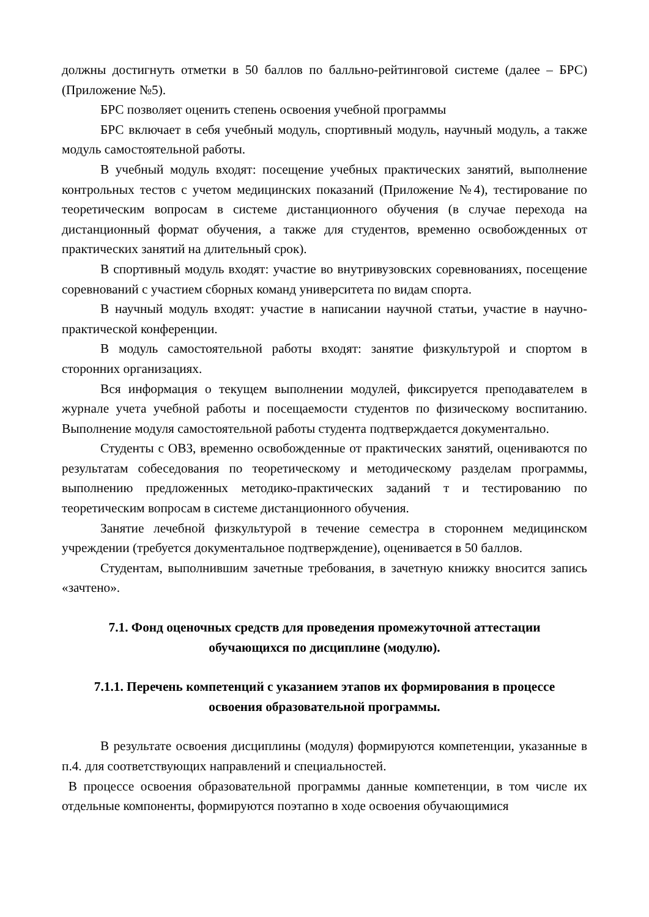должны достигнуть отметки в 50 баллов по балльно-рейтинговой системе (далее – БРС) (Приложение №5).
БРС позволяет оценить степень освоения учебной программы
БРС включает в себя учебный модуль, спортивный модуль, научный модуль, а также модуль самостоятельной работы.
В учебный модуль входят: посещение учебных практических занятий, выполнение контрольных тестов с учетом медицинских показаний (Приложение №4), тестирование по теоретическим вопросам в системе дистанционного обучения (в случае перехода на дистанционный формат обучения, а также для студентов, временно освобожденных от практических занятий на длительный срок).
В спортивный модуль входят: участие во внутривузовских соревнованиях, посещение соревнований с участием сборных команд университета по видам спорта.
В научный модуль входят: участие в написании научной статьи, участие в научно-практической конференции.
В модуль самостоятельной работы входят: занятие физкультурой и спортом в сторонних организациях.
Вся информация о текущем выполнении модулей, фиксируется преподавателем в журнале учета учебной работы и посещаемости студентов по физическому воспитанию. Выполнение модуля самостоятельной работы студента подтверждается документально.
Студенты с ОВЗ, временно освобожденные от практических занятий, оцениваются по результатам собеседования по теоретическому и методическому разделам программы, выполнению предложенных методико-практических заданий т и тестированию по теоретическим вопросам в системе дистанционного обучения.
Занятие лечебной физкультурой в течение семестра в стороннем медицинском учреждении (требуется документальное подтверждение), оценивается в 50 баллов.
Студентам, выполнившим зачетные требования, в зачетную книжку вносится запись «зачтено».
7.1. Фонд оценочных средств для проведения промежуточной аттестации обучающихся по дисциплине (модулю).
7.1.1. Перечень компетенций с указанием этапов их формирования в процессе освоения образовательной программы.
В результате освоения дисциплины (модуля) формируются компетенции, указанные в п.4. для соответствующих направлений и специальностей.
В процессе освоения образовательной программы данные компетенции, в том числе их отдельные компоненты, формируются поэтапно в ходе освоения обучающимися